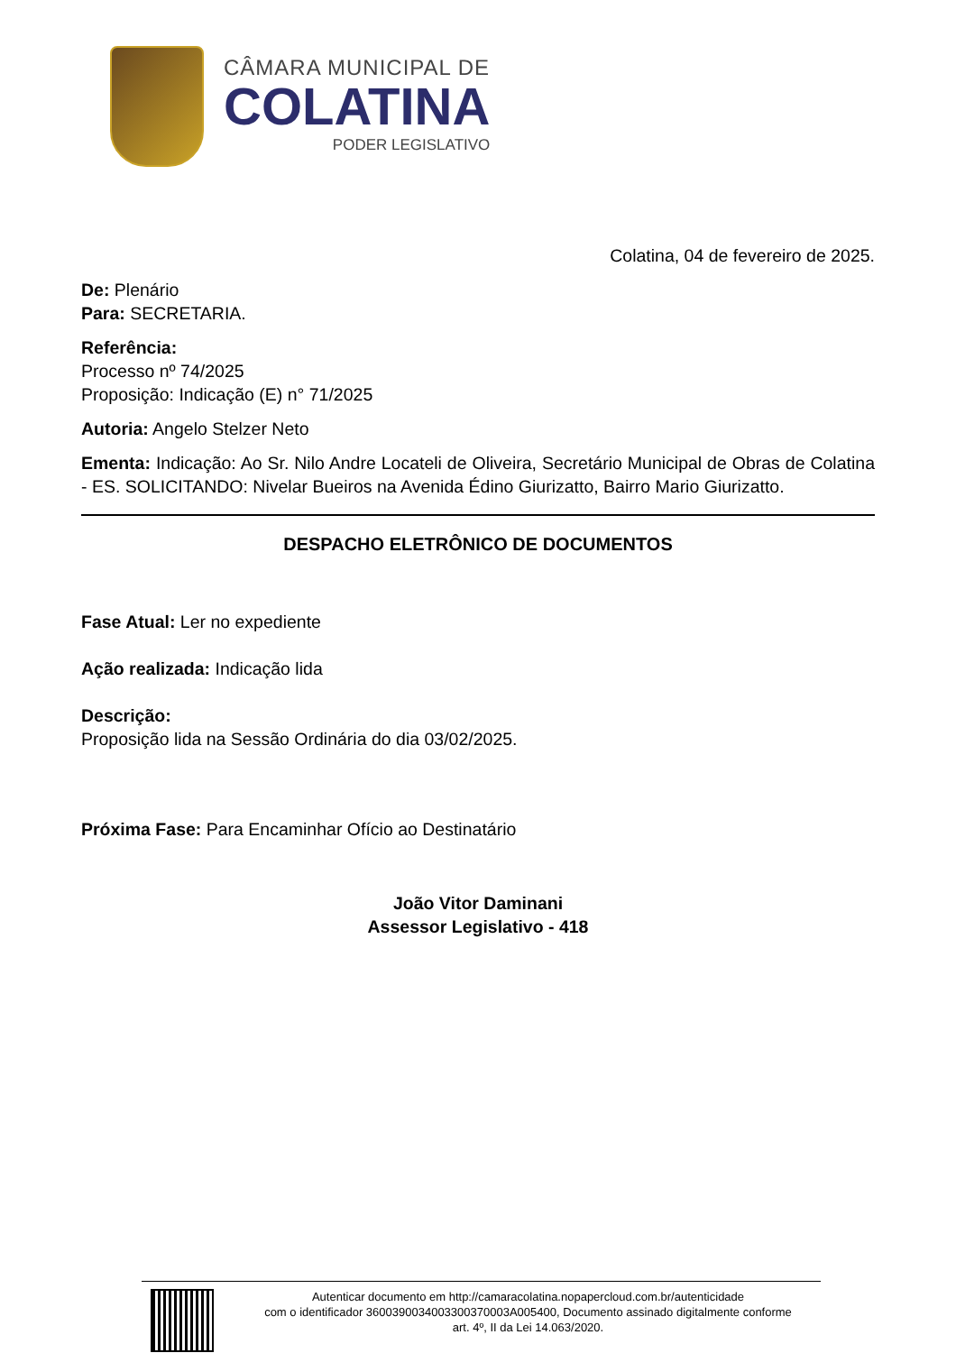CÂMARA MUNICIPAL DE
COLATINA
PODER LEGISLATIVO
Colatina, 04 de fevereiro de 2025.
De: Plenário
Para: SECRETARIA.
Referência:
Processo nº 74/2025
Proposição: Indicação (E) n° 71/2025
Autoria: Angelo Stelzer Neto
Ementa: Indicação: Ao Sr. Nilo Andre Locateli de Oliveira, Secretário Municipal de Obras de Colatina - ES. SOLICITANDO: Nivelar Bueiros na Avenida Édino Giurizatto, Bairro Mario Giurizatto.
DESPACHO ELETRÔNICO DE DOCUMENTOS
Fase Atual: Ler no expediente
Ação realizada: Indicação lida
Descrição:
Proposição lida na Sessão Ordinária do dia 03/02/2025.
Próxima Fase: Para Encaminhar Ofício ao Destinatário
João Vitor Daminani
Assessor Legislativo - 418
Autenticar documento em http://camaracolatina.nopapercloud.com.br/autenticidade
com o identificador 3600390034003300370003A005400, Documento assinado digitalmente conforme
art. 4º, II da Lei 14.063/2020.